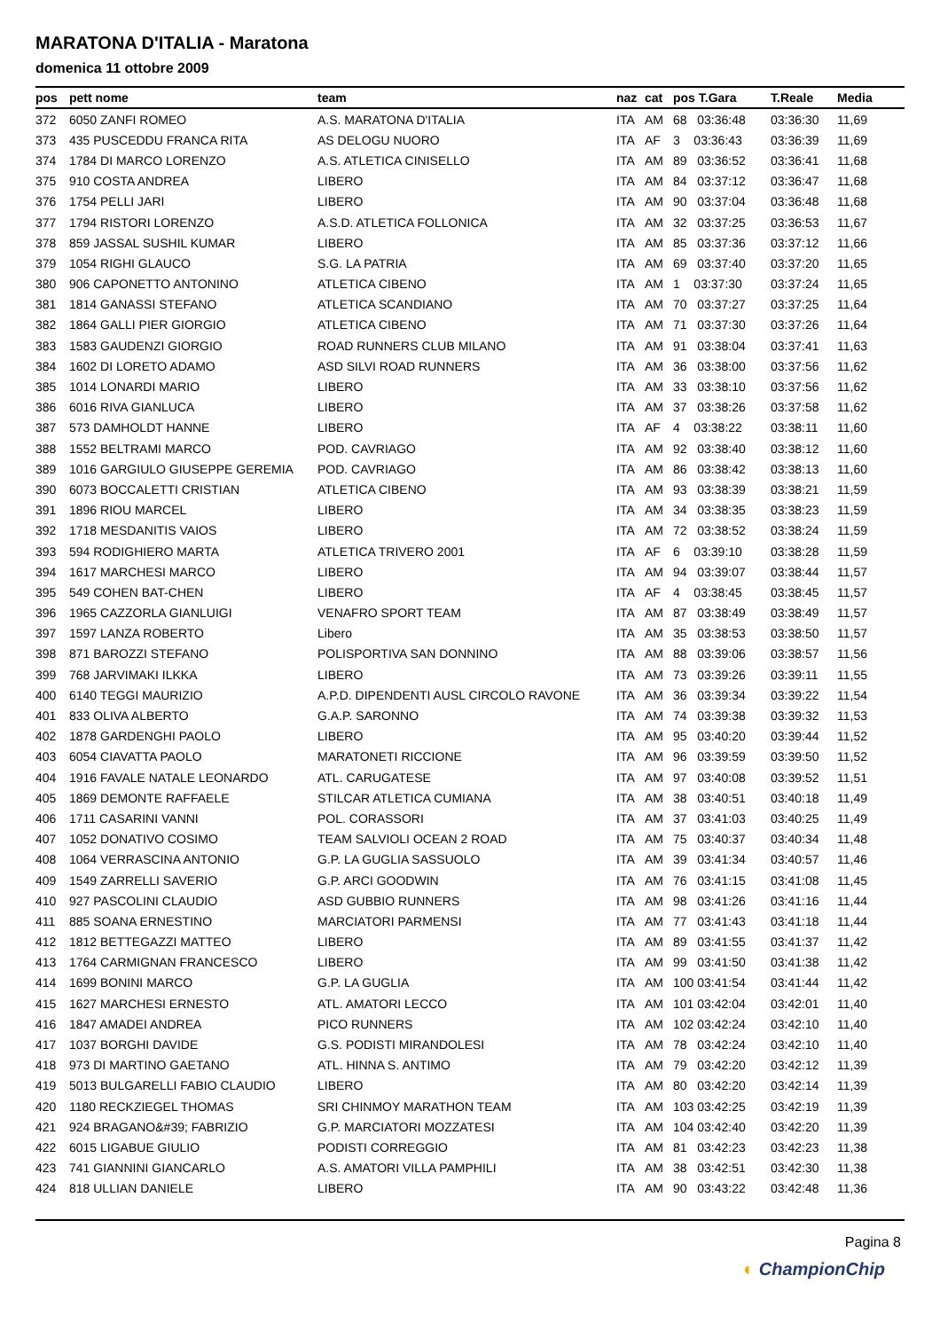MARATONA D'ITALIA - Maratona
domenica 11 ottobre 2009
| pos | pett nome | team | naz | cat | pos T.Gara | T.Reale | Media |
| --- | --- | --- | --- | --- | --- | --- | --- |
| 372 | 6050 ZANFI ROMEO | A.S. MARATONA D'ITALIA | ITA | AM | 68 03:36:48 | 03:36:30 | 11,69 |
| 373 | 435 PUSCEDDU FRANCA RITA | AS DELOGU NUORO | ITA | AF | 3 03:36:43 | 03:36:39 | 11,69 |
| 374 | 1784 DI MARCO LORENZO | A.S. ATLETICA CINISELLO | ITA | AM | 89 03:36:52 | 03:36:41 | 11,68 |
| 375 | 910 COSTA ANDREA | LIBERO | ITA | AM | 84 03:37:12 | 03:36:47 | 11,68 |
| 376 | 1754 PELLI JARI | LIBERO | ITA | AM | 90 03:37:04 | 03:36:48 | 11,68 |
| 377 | 1794 RISTORI LORENZO | A.S.D. ATLETICA FOLLONICA | ITA | AM | 32 03:37:25 | 03:36:53 | 11,67 |
| 378 | 859 JASSAL SUSHIL KUMAR | LIBERO | ITA | AM | 85 03:37:36 | 03:37:12 | 11,66 |
| 379 | 1054 RIGHI GLAUCO | S.G. LA PATRIA | ITA | AM | 69 03:37:40 | 03:37:20 | 11,65 |
| 380 | 906 CAPONETTO ANTONINO | ATLETICA CIBENO | ITA | AM | 1 03:37:30 | 03:37:24 | 11,65 |
| 381 | 1814 GANASSI STEFANO | ATLETICA SCANDIANO | ITA | AM | 70 03:37:27 | 03:37:25 | 11,64 |
| 382 | 1864 GALLI PIER GIORGIO | ATLETICA CIBENO | ITA | AM | 71 03:37:30 | 03:37:26 | 11,64 |
| 383 | 1583 GAUDENZI GIORGIO | ROAD RUNNERS CLUB MILANO | ITA | AM | 91 03:38:04 | 03:37:41 | 11,63 |
| 384 | 1602 DI LORETO ADAMO | ASD SILVI ROAD RUNNERS | ITA | AM | 36 03:38:00 | 03:37:56 | 11,62 |
| 385 | 1014 LONARDI MARIO | LIBERO | ITA | AM | 33 03:38:10 | 03:37:56 | 11,62 |
| 386 | 6016 RIVA GIANLUCA | LIBERO | ITA | AM | 37 03:38:26 | 03:37:58 | 11,62 |
| 387 | 573 DAMHOLDT HANNE | LIBERO | ITA | AF | 4 03:38:22 | 03:38:11 | 11,60 |
| 388 | 1552 BELTRAMI MARCO | POD. CAVRIAGO | ITA | AM | 92 03:38:40 | 03:38:12 | 11,60 |
| 389 | 1016 GARGIULO GIUSEPPE GEREMIA | POD. CAVRIAGO | ITA | AM | 86 03:38:42 | 03:38:13 | 11,60 |
| 390 | 6073 BOCCALETTI CRISTIAN | ATLETICA CIBENO | ITA | AM | 93 03:38:39 | 03:38:21 | 11,59 |
| 391 | 1896 RIOU MARCEL | LIBERO | ITA | AM | 34 03:38:35 | 03:38:23 | 11,59 |
| 392 | 1718 MESDANITIS VAIOS | LIBERO | ITA | AM | 72 03:38:52 | 03:38:24 | 11,59 |
| 393 | 594 RODIGHIERO MARTA | ATLETICA TRIVERO 2001 | ITA | AF | 6 03:39:10 | 03:38:28 | 11,59 |
| 394 | 1617 MARCHESI MARCO | LIBERO | ITA | AM | 94 03:39:07 | 03:38:44 | 11,57 |
| 395 | 549 COHEN BAT-CHEN | LIBERO | ITA | AF | 4 03:38:45 | 03:38:45 | 11,57 |
| 396 | 1965 CAZZORLA GIANLUIGI | VENAFRO SPORT TEAM | ITA | AM | 87 03:38:49 | 03:38:49 | 11,57 |
| 397 | 1597 LANZA ROBERTO | Libero | ITA | AM | 35 03:38:53 | 03:38:50 | 11,57 |
| 398 | 871 BAROZZI STEFANO | POLISPORTIVA SAN DONNINO | ITA | AM | 88 03:39:06 | 03:38:57 | 11,56 |
| 399 | 768 JARVIMAKI ILKKA | LIBERO | ITA | AM | 73 03:39:26 | 03:39:11 | 11,55 |
| 400 | 6140 TEGGI MAURIZIO | A.P.D. DIPENDENTI AUSL CIRCOLO RAVONE | ITA | AM | 36 03:39:34 | 03:39:22 | 11,54 |
| 401 | 833 OLIVA ALBERTO | G.A.P. SARONNO | ITA | AM | 74 03:39:38 | 03:39:32 | 11,53 |
| 402 | 1878 GARDENGHI PAOLO | LIBERO | ITA | AM | 95 03:40:20 | 03:39:44 | 11,52 |
| 403 | 6054 CIAVATTA PAOLO | MARATONETI RICCIONE | ITA | AM | 96 03:39:59 | 03:39:50 | 11,52 |
| 404 | 1916 FAVALE NATALE LEONARDO | ATL. CARUGATESE | ITA | AM | 97 03:40:08 | 03:39:52 | 11,51 |
| 405 | 1869 DEMONTE RAFFAELE | STILCAR ATLETICA CUMIANA | ITA | AM | 38 03:40:51 | 03:40:18 | 11,49 |
| 406 | 1711 CASARINI VANNI | POL. CORASSORI | ITA | AM | 37 03:41:03 | 03:40:25 | 11,49 |
| 407 | 1052 DONATIVO COSIMO | TEAM SALVIOLI OCEAN 2 ROAD | ITA | AM | 75 03:40:37 | 03:40:34 | 11,48 |
| 408 | 1064 VERRASCINA ANTONIO | G.P. LA GUGLIA SASSUOLO | ITA | AM | 39 03:41:34 | 03:40:57 | 11,46 |
| 409 | 1549 ZARRELLI SAVERIO | G.P. ARCI GOODWIN | ITA | AM | 76 03:41:15 | 03:41:08 | 11,45 |
| 410 | 927 PASCOLINI CLAUDIO | ASD GUBBIO RUNNERS | ITA | AM | 98 03:41:26 | 03:41:16 | 11,44 |
| 411 | 885 SOANA ERNESTINO | MARCIATORI PARMENSI | ITA | AM | 77 03:41:43 | 03:41:18 | 11,44 |
| 412 | 1812 BETTEGAZZI MATTEO | LIBERO | ITA | AM | 89 03:41:55 | 03:41:37 | 11,42 |
| 413 | 1764 CARMIGNAN FRANCESCO | LIBERO | ITA | AM | 99 03:41:50 | 03:41:38 | 11,42 |
| 414 | 1699 BONINI MARCO | G.P. LA GUGLIA | ITA | AM | 100 03:41:54 | 03:41:44 | 11,42 |
| 415 | 1627 MARCHESI ERNESTO | ATL. AMATORI LECCO | ITA | AM | 101 03:42:04 | 03:42:01 | 11,40 |
| 416 | 1847 AMADEI ANDREA | PICO RUNNERS | ITA | AM | 102 03:42:24 | 03:42:10 | 11,40 |
| 417 | 1037 BORGHI DAVIDE | G.S. PODISTI MIRANDOLESI | ITA | AM | 78 03:42:24 | 03:42:10 | 11,40 |
| 418 | 973 DI MARTINO GAETANO | ATL. HINNA S. ANTIMO | ITA | AM | 79 03:42:20 | 03:42:12 | 11,39 |
| 419 | 5013 BULGARELLI FABIO CLAUDIO | LIBERO | ITA | AM | 80 03:42:20 | 03:42:14 | 11,39 |
| 420 | 1180 RECKZIEGEL THOMAS | SRI CHINMOY MARATHON TEAM | ITA | AM | 103 03:42:25 | 03:42:19 | 11,39 |
| 421 | 924 BRAGANO&#39; FABRIZIO | G.P. MARCIATORI MOZZATESI | ITA | AM | 104 03:42:40 | 03:42:20 | 11,39 |
| 422 | 6015 LIGABUE GIULIO | PODISTI CORREGGIO | ITA | AM | 81 03:42:23 | 03:42:23 | 11,38 |
| 423 | 741 GIANNINI GIANCARLO | A.S. AMATORI VILLA PAMPHILI | ITA | AM | 38 03:42:51 | 03:42:30 | 11,38 |
| 424 | 818 ULLIAN DANIELE | LIBERO | ITA | AM | 90 03:43:22 | 03:42:48 | 11,36 |
Pagina 8
◐ ChampionChip